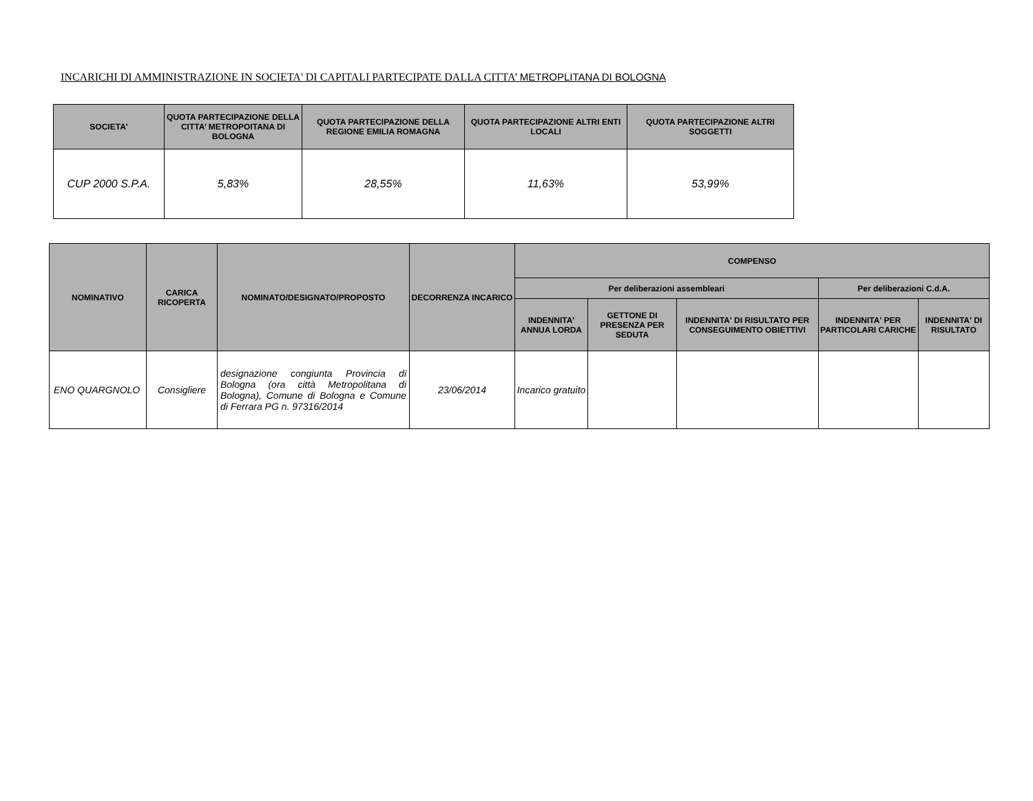INCARICHI DI AMMINISTRAZIONE IN SOCIETA' DI CAPITALI PARTECIPATE DALLA CITTA’ METROPLITANA DI BOLOGNA
| SOCIETA' | QUOTA PARTECIPAZIONE DELLA CITTA’ METROPOITANA DI BOLOGNA | QUOTA PARTECIPAZIONE DELLA REGIONE EMILIA ROMAGNA | QUOTA PARTECIPAZIONE ALTRI ENTI LOCALI | QUOTA PARTECIPAZIONE ALTRI SOGGETTI |
| --- | --- | --- | --- | --- |
| CUP 2000 S.P.A. | 5,83% | 28,55% | 11,63% | 53,99% |
| NOMINATIVO | CARICA RICOPERTA | NOMINATO/DESIGNATO/PROPOSTO | DECORRENZA INCARICO | COMPENSO | | | | |
| --- | --- | --- | --- | --- | --- | --- | --- | --- |
| | | | | Per deliberazioni assembleari | | | Per deliberazioni C.d.A. | |
| | | | | INDENNITA' ANNUA LORDA | GETTONE DI PRESENZA PER SEDUTA | INDENNITA' DI RISULTATO PER CONSEGUIMENTO OBIETTIVI | INDENNITA' PER PARTICOLARI CARICHE | INDENNITA' DI RISULTATO |
| ENO QUARGNOLO | Consigliere | designazione congiunta Provincia di Bologna (ora città Metropolitana di Bologna), Comune di Bologna e Comune di Ferrara PG n. 97316/2014 | 23/06/2014 | Incarico gratuito | | | | |